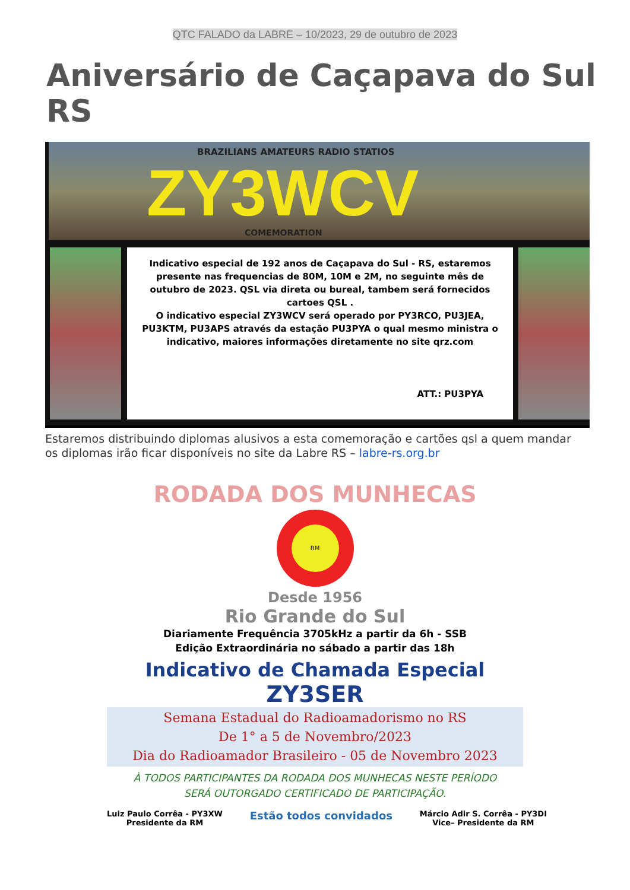QTC FALADO da LABRE – 10/2023, 29 de outubro de 2023
Aniversário de Caçapava do Sul RS
BRAZILIANS AMATEURS RADIO STATIOS
ZY3WCV COMEMORATION
Indicativo especial de 192 anos de Caçapava do Sul - RS, estaremos
presente nas frequencias de 80M, 10M e 2M, no seguinte mês de
outubro de 2023. QSL via direta ou bureal, tambem será fornecidos
cartoes QSL .
O indicativo especial ZY3WCV será operado por PY3RCO, PU3JEA,
PU3KTM, PU3APS através da estação PU3PYA o qual mesmo ministra o
indicativo, maiores informações diretamente no site qrz.com
ATT.: PU3PYA
Estaremos distribuindo diplomas alusivos a esta comemoração e cartões qsl a quem mandar os diplomas irão ficar disponíveis no site da Labre RS – labre-rs.org.br
RODADA DOS MUNHECAS
RM
Desde 1956
Rio Grande do Sul
Diariamente Frequência 3705kHz a partir da 6h - SSB
Edição Extraordinária no sábado a partir das 18h
Indicativo de Chamada Especial
ZY3SER
Semana Estadual do Radioamadorismo no RS
De 1° a 5 de Novembro/2023
Dia do Radioamador Brasileiro - 05 de Novembro 2023
À TODOS PARTICIPANTES DA RODADA DOS MUNHECAS NESTE PERÍODO
SERÁ OUTORGADO CERTIFICADO DE PARTICIPAÇÃO.
Luiz Paulo Corrêa - PY3XW
Presidente da RM
Estão todos convidados
Márcio Adir S. Corrêa - PY3DI
Vice– Presidente da RM